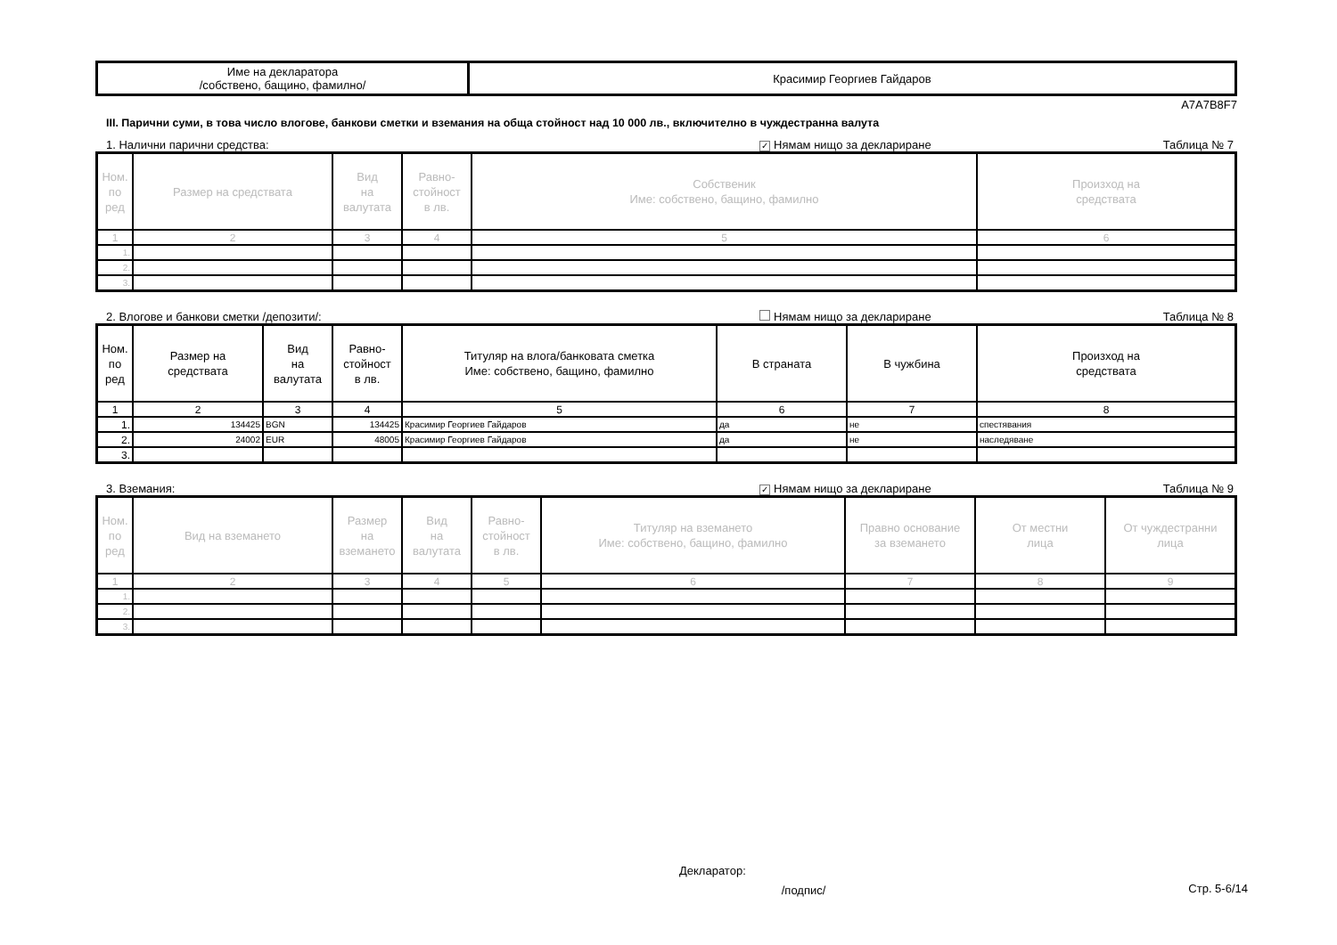| Име на декларатора /собствено, бащино, фамилно/ | Красимир Георгиев Гайдаров |
A7A7B8F7
III. Парични суми, в това число влогове, банкови сметки и вземания на обща стойност над 10 000 лв., включително в чуждестранна валута
1. Налични парични средства: ✓ Нямам нищо за деклариране Таблица № 7
| Ном. по ред | Размер на средствата | Вид на валутата | Равно- стойност в лв. | Собственик Име: собствено, бащино, фамилно | Произход на средствата |
| --- | --- | --- | --- | --- | --- |
| 1 | 2 | 3 | 4 | 5 | 6 |
| 1. | | | | | |
| 2. | | | | | |
| 3. | | | | | |
2. Влогове и банкови сметки /депозити/: Нямам нищо за деклариране Таблица № 8
| Ном. по ред | Размер на средствата | Вид на валутата | Равно- стойност в лв. | Титуляр на влога/банковата сметка Име: собствено, бащино, фамилно | В страната | В чужбина | Произход на средствата |
| --- | --- | --- | --- | --- | --- | --- | --- |
| 1 | 2 | 3 | 4 | 5 | 6 | 7 | 8 |
| 1. | 134425 | BGN | 134425 | Красимир Георгиев Гайдаров | да | не | спестявания |
| 2. | 24002 | EUR | 48005 | Красимир Георгиев Гайдаров | да | не | наследяване |
| 3. | | | | | | | |
3. Вземания: ✓ Нямам нищо за деклариране Таблица № 9
| Ном. по ред | Вид на вземането | Размер на вземането | Вид на валутата | Равно- стойност в лв. | Титуляр на вземането Име: собствено, бащино, фамилно | Правно основание за вземането | От местни лица | От чуждестранни лица |
| --- | --- | --- | --- | --- | --- | --- | --- | --- |
| 1 | 2 | 3 | 4 | 5 | 6 | 7 | 8 | 9 |
| 1. | | | | | | | | |
| 2. | | | | | | | | |
| 3. | | | | | | | | |
Декларатор: /подпис/ Стр. 5-6/14